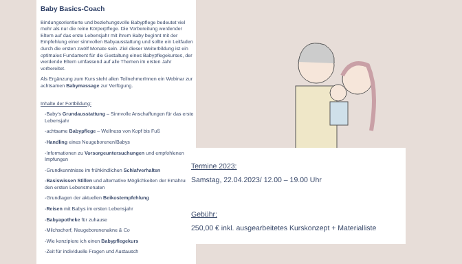Baby Basics-Coach
Bindungsorientierte und beziehungsvolle Babypflege bedeutet viel mehr als nur die reine Körperpflege. Die Vorbereitung werdender Eltern auf das erste Lebensjahr mit ihrem Baby beginnt mit der Empfehlung einer sinnvollen Babyausstattung und sollte ein Leitfaden durch die ersten zwölf Monate sein. Ziel dieser Weiterbildung ist ein optimales Fundament für die Gestaltung eines Babypflegekurses, der werdende Eltern umfassend auf alle Themen im ersten Jahr vorbereitet.
Als Ergänzung zum Kurs steht allen TeilnehmerInnen ein Webinar zur achtsamen Babymassage zur Verfügung.
Inhalte der Fortbildung:
-Baby's Grundausstattung – Sinnvolle Anschaffungen für das erste Lebensjahr
-achtsame Babypflege – Wellness von Kopf bis Fuß
-Handling eines Neugeborenen/Babys
-Informationen zu Vorsorgeuntersuchungen und empfohlenen Impfungen
-Grundkenntnisse im frühkindlichen Schlafverhalten
-Basiswissen Stillen und alternative Möglichkeiten der Ernährung in den ersten Lebensmonaten
-Grundlagen der aktuellen Beikostempfehlung
-Reisen mit Babys im ersten Lebensjahr
-Babyapotheke für zuhause
-Milchschorf, Neugeborenenakne & Co
-Wie konzipiere ich einen Babypflegekurs
-Zeit für individuelle Fragen und Austausch
Termine 2023:
Samstag, 22.04.2023/ 12.00 – 19.00 Uhr
Gebühr:
250,00 € inkl. ausgearbeitetes Kurskonzept + Materialliste